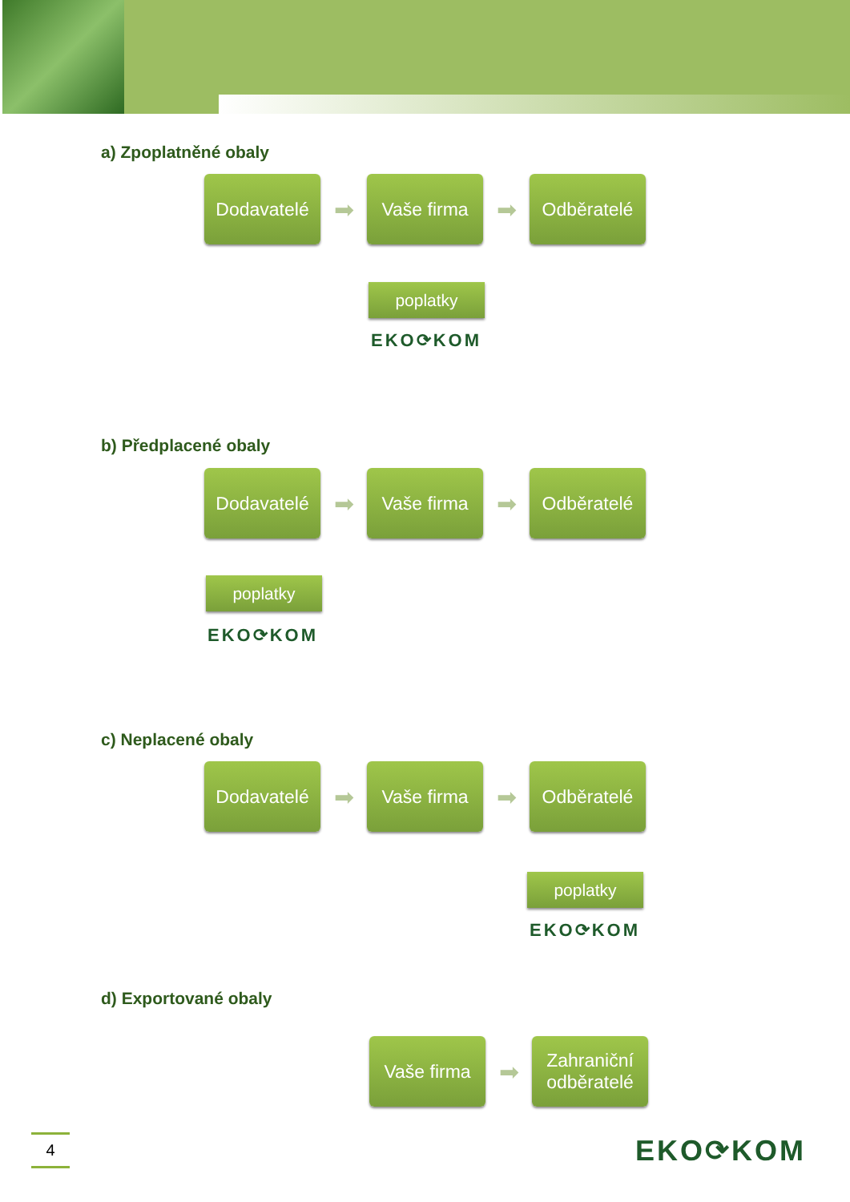a) Zpoplatněné obaly
Dodavatelé
➡
Vaše firma
➡
Odběratelé
poplatky
EKO⟳KOM
b) Předplacené obaly
Dodavatelé
➡
Vaše firma
➡
Odběratelé
poplatky
EKO⟳KOM
c) Neplacené obaly
Dodavatelé
➡
Vaše firma
➡
Odběratelé
poplatky
EKO⟳KOM
d) Exportované obaly
Vaše firma
➡
Zahraniční
odběratelé
4 EKO⟳KOM